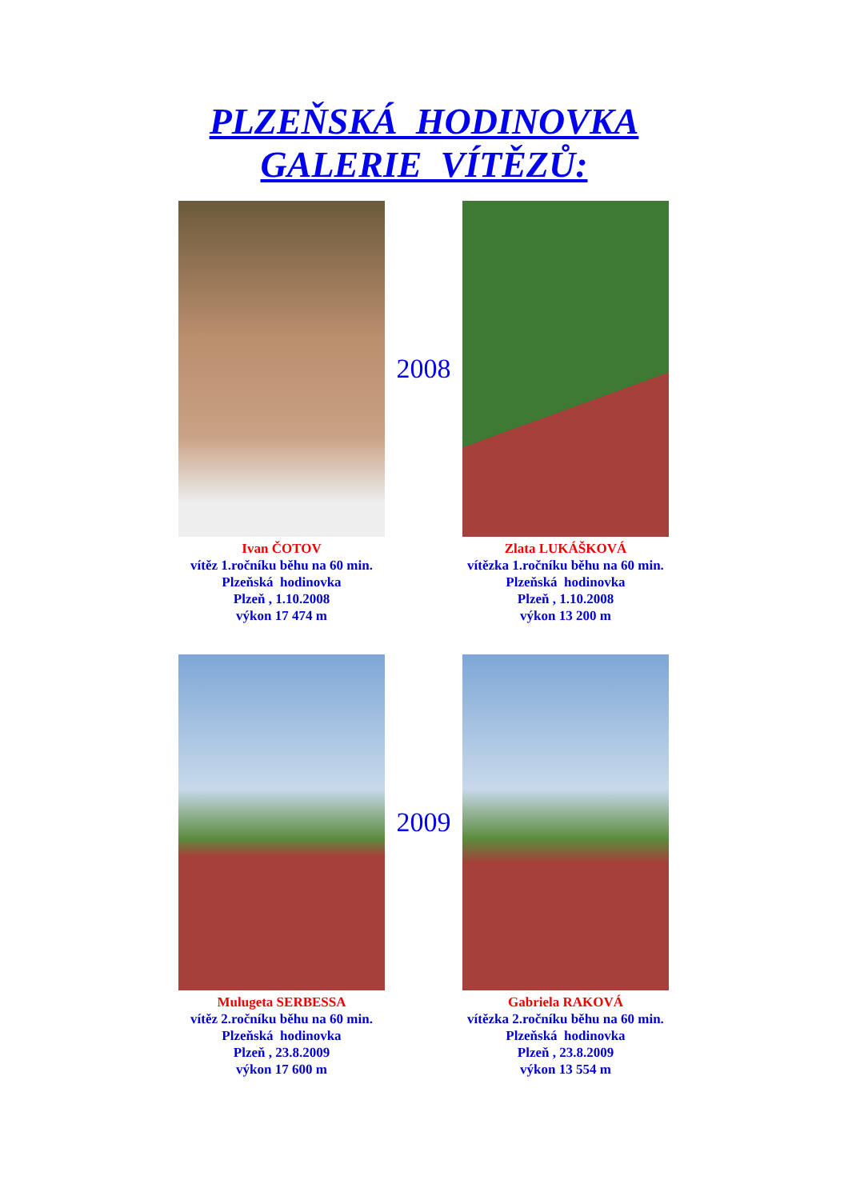PLZEŇSKÁ HODINOVKA
GALERIE VÍTĚZŮ:
Ivan ČOTOV
vítěz 1.ročníku běhu na 60 min.
Plzeňská hodinovka
Plzeň , 1.10.2008
výkon 17 474 m
2008
Zlata LUKÁŠKOVÁ
vítězka 1.ročníku běhu na 60 min.
Plzeňská hodinovka
Plzeň , 1.10.2008
výkon 13 200 m
Mulugeta SERBESSA
vítěz 2.ročníku běhu na 60 min.
Plzeňská hodinovka
Plzeň , 23.8.2009
výkon 17 600 m
2009
Gabriela RAKOVÁ
vítězka 2.ročníku běhu na 60 min.
Plzeňská hodinovka
Plzeň , 23.8.2009
výkon 13 554 m